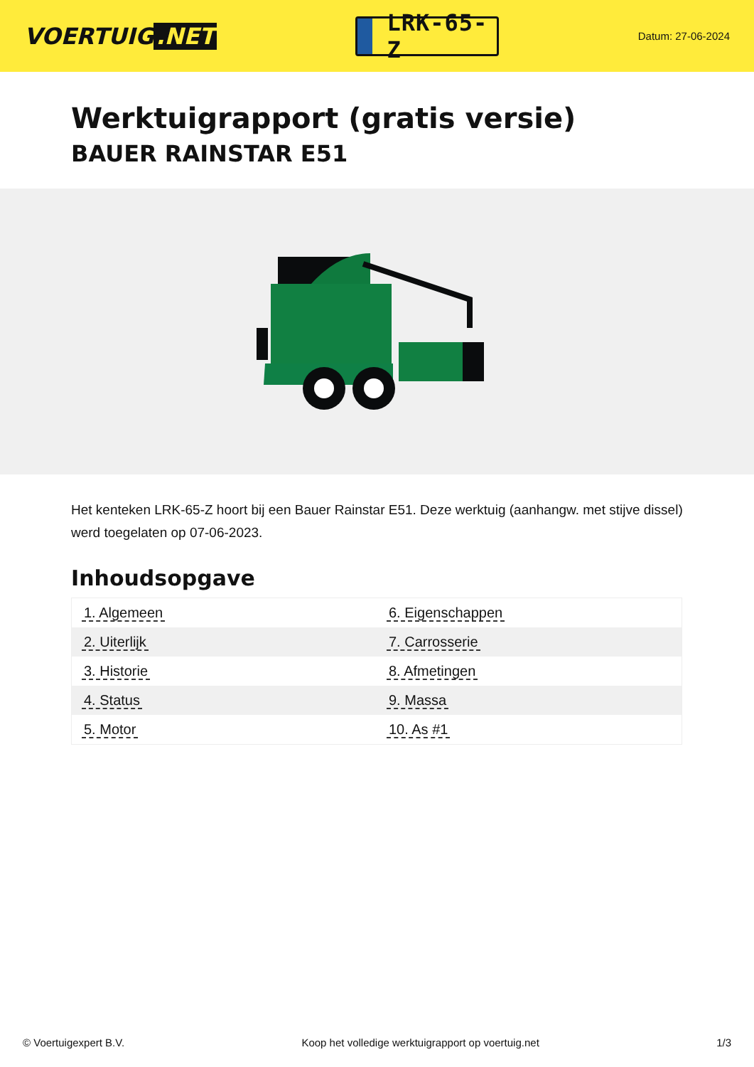VOERTUIG.NET
LRK-65-Z
Datum: 27-06-2024
Werktuigrapport (gratis versie)
BAUER RAINSTAR E51
Het kenteken LRK-65-Z hoort bij een Bauer Rainstar E51. Deze werktuig (aanhangw. met stijve dissel) werd toegelaten op 07-06-2023.
Inhoudsopgave
| 1. Algemeen | 6. Eigenschappen |
| 2. Uiterlijk | 7. Carrosserie |
| 3. Historie | 8. Afmetingen |
| 4. Status | 9. Massa |
| 5. Motor | 10. As #1 |
© Voertuigexpert B.V. Koop het volledige werktuigrapport op voertuig.net 1/3